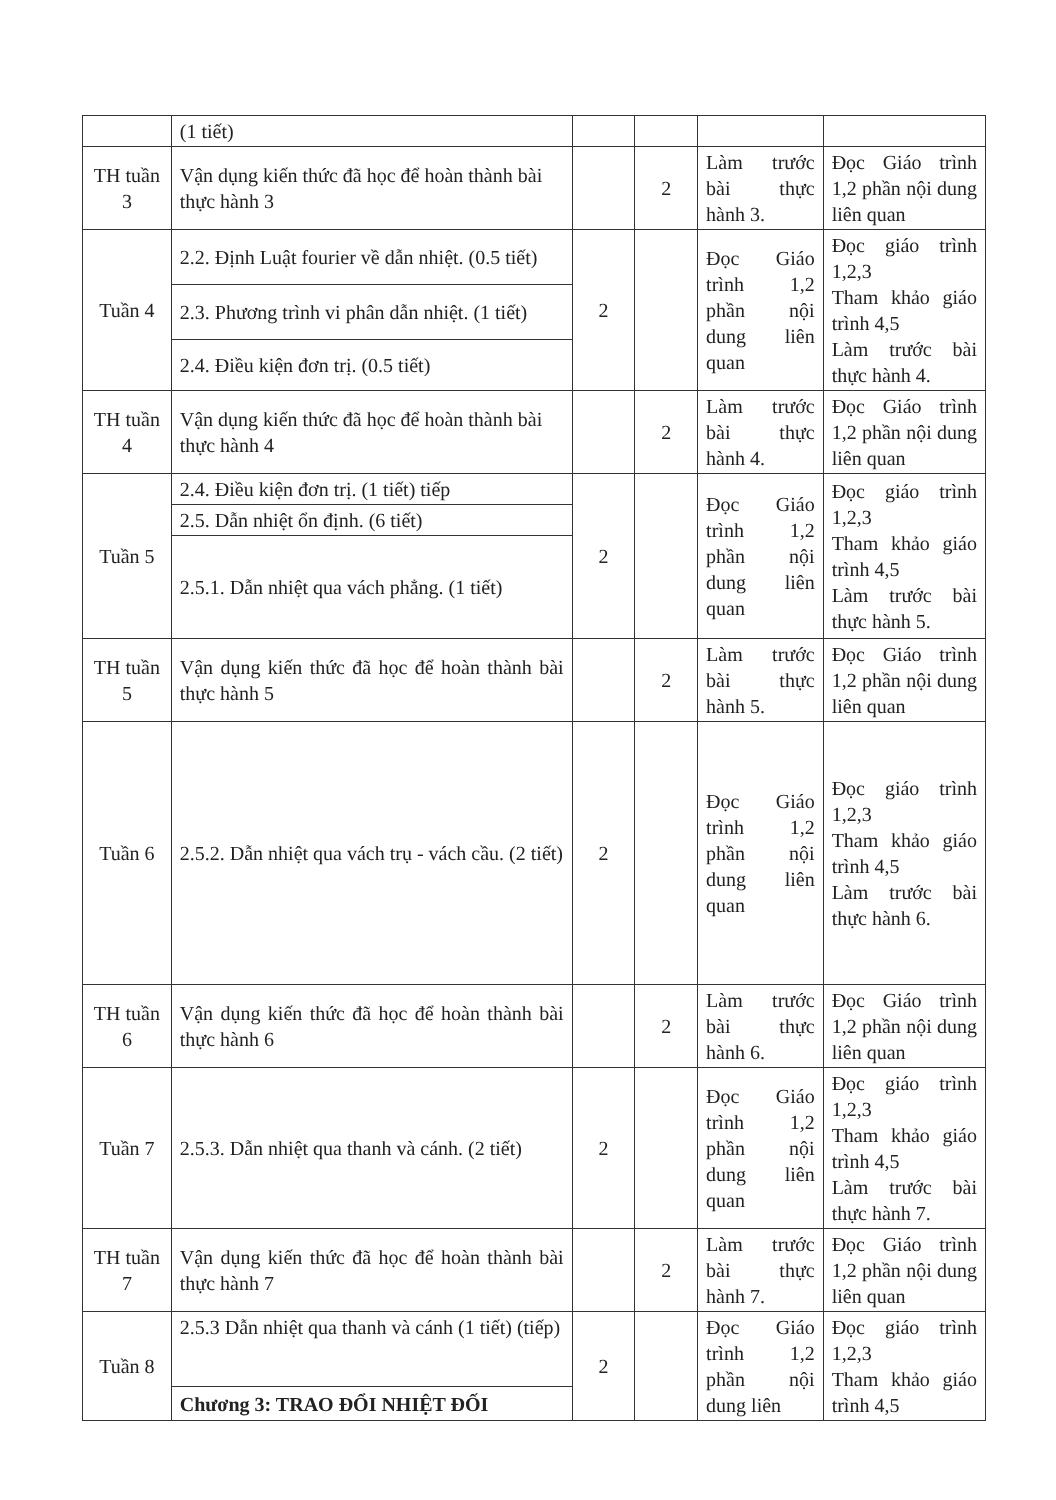| | (1 tiết) | | | | |
| TH tuần 3 | Vận dụng kiến thức đã học để hoàn thành bài thực hành 3 | | 2 | Làm trước bài thực hành 3. | Đọc Giáo trình 1,2 phần nội dung liên quan |
| Tuần 4 | 2.2. Định Luật fourier về dẫn nhiệt. (0.5 tiết) | 2 | | Đọc Giáo trình 1,2 phần nội dung liên quan | Đọc giáo trình 1,2,3 Tham khảo giáo trình 4,5 Làm trước bài thực hành 4. |
| | 2.3. Phương trình vi phân dẫn nhiệt. (1 tiết) | | | | |
| | 2.4. Điều kiện đơn trị. (0.5 tiết) | | | | |
| TH tuần 4 | Vận dụng kiến thức đã học để hoàn thành bài thực hành 4 | | 2 | Làm trước bài thực hành 4. | Đọc Giáo trình 1,2 phần nội dung liên quan |
| Tuần 5 | 2.4. Điều kiện đơn trị. (1 tiết) tiếp | 2 | | Đọc Giáo trình 1,2 phần nội dung liên quan | Đọc giáo trình 1,2,3 Tham khảo giáo trình 4,5 Làm trước bài thực hành 5. |
| | 2.5. Dẫn nhiệt ổn định. (6 tiết) | | | | |
| | 2.5.1. Dẫn nhiệt qua vách phẳng. (1 tiết) | | | | |
| TH tuần 5 | Vận dụng kiến thức đã học để hoàn thành bài thực hành 5 | | 2 | Làm trước bài thực hành 5. | Đọc Giáo trình 1,2 phần nội dung liên quan |
| Tuần 6 | 2.5.2. Dẫn nhiệt qua vách trụ - vách cầu. (2 tiết) | 2 | | Đọc Giáo trình 1,2 phần nội dung liên quan | Đọc giáo trình 1,2,3 Tham khảo giáo trình 4,5 Làm trước bài thực hành 6. |
| TH tuần 6 | Vận dụng kiến thức đã học để hoàn thành bài thực hành 6 | | 2 | Làm trước bài thực hành 6. | Đọc Giáo trình 1,2 phần nội dung liên quan |
| Tuần 7 | 2.5.3. Dẫn nhiệt qua thanh và cánh. (2 tiết) | 2 | | Đọc Giáo trình 1,2 phần nội dung liên quan | Đọc giáo trình 1,2,3 Tham khảo giáo trình 4,5 Làm trước bài thực hành 7. |
| TH tuần 7 | Vận dụng kiến thức đã học để hoàn thành bài thực hành 7 | | 2 | Làm trước bài thực hành 7. | Đọc Giáo trình 1,2 phần nội dung liên quan |
| Tuần 8 | 2.5.3 Dẫn nhiệt qua thanh và cánh (1 tiết) (tiếp) | 2 | | Đọc Giáo trình 1,2 phần nội dung liên | Đọc giáo trình 1,2,3 Tham khảo giáo trình 4,5 |
| | Chương 3: TRAO ĐỔI NHIỆT ĐỐI | | | | |